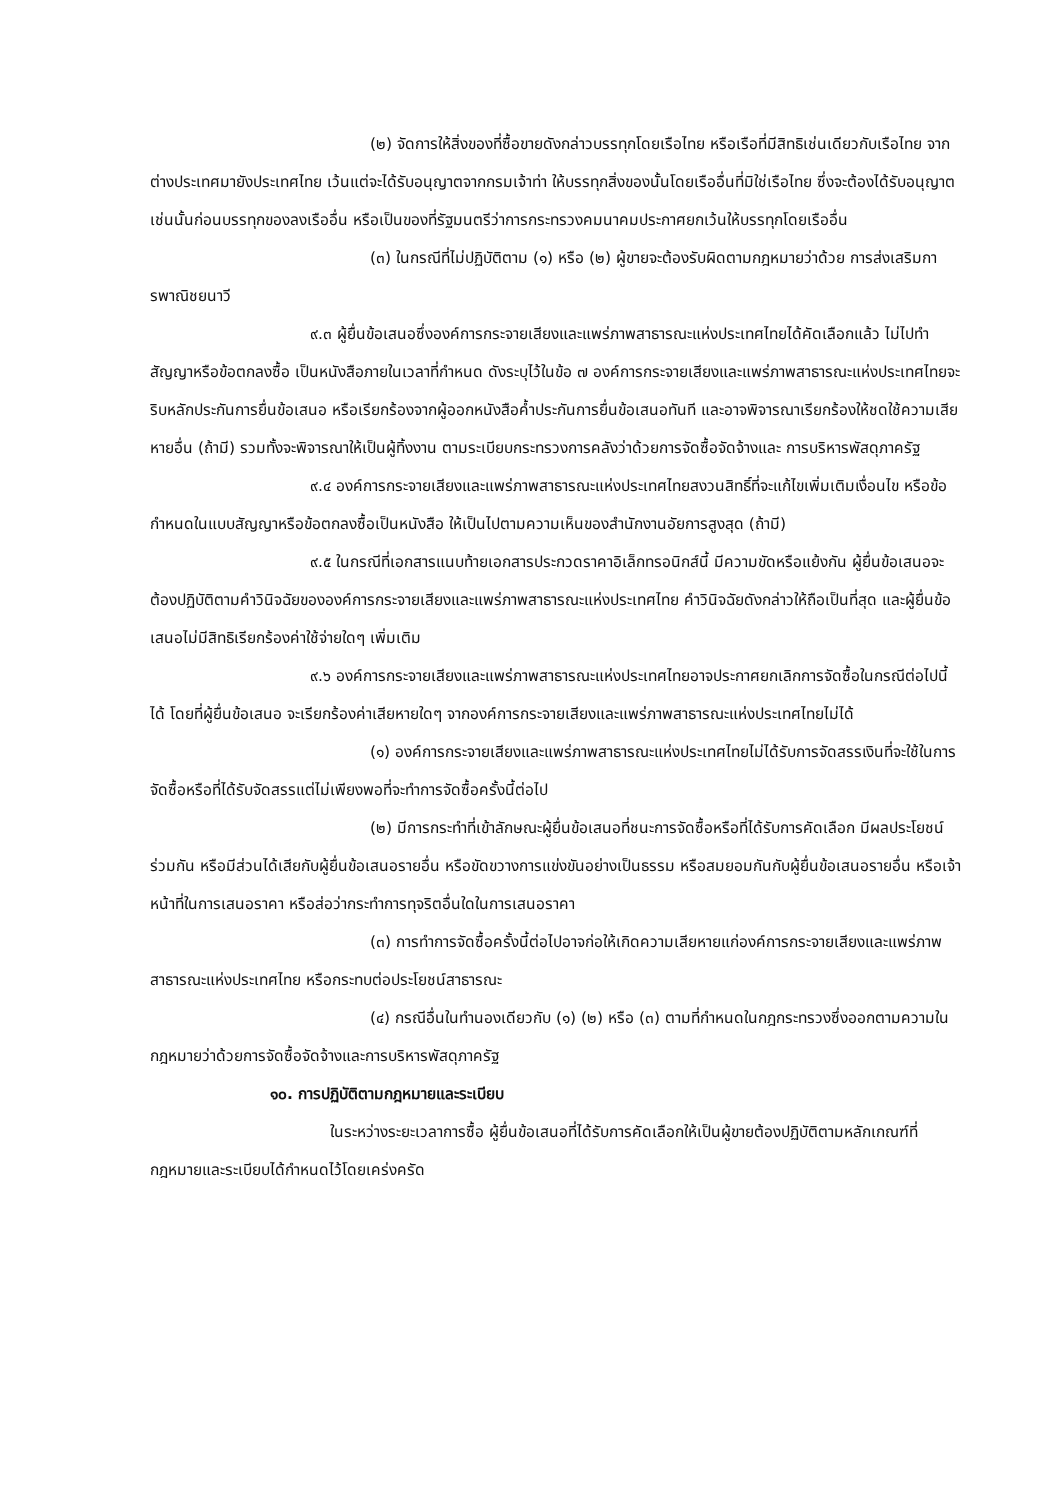(๒) จัดการให้สิ่งของที่ซื้อขายดังกล่าวบรรทุกโดยเรือไทย หรือเรือที่มีสิทธิเช่นเดียวกับเรือไทย จากต่างประเทศมายังประเทศไทย เว้นแต่จะได้รับอนุญาตจากกรมเจ้าท่า ให้บรรทุกสิ่งของนั้นโดยเรืออื่นที่มิใช่เรือไทย ซึ่งจะต้องได้รับอนุญาตเช่นนั้นก่อนบรรทุกของลงเรืออื่น หรือเป็นของที่รัฐมนตรีว่าการกระทรวงคมนาคมประกาศยกเว้นให้บรรทุกโดยเรืออื่น
(๓) ในกรณีที่ไม่ปฏิบัติตาม (๑) หรือ (๒) ผู้ขายจะต้องรับผิดตามกฎหมายว่าด้วย การส่งเสริมการพาณิชยนาวี
๙.๓ ผู้ยื่นข้อเสนอซึ่งองค์การกระจายเสียงและแพร่ภาพสาธารณะแห่งประเทศไทยได้คัดเลือกแล้ว ไม่ไปทำสัญญาหรือข้อตกลงซื้อ เป็นหนังสือภายในเวลาที่กำหนด ดังระบุไว้ในข้อ ๗ องค์การกระจายเสียงและแพร่ภาพสาธารณะแห่งประเทศไทยจะริบหลักประกันการยื่นข้อเสนอ หรือเรียกร้องจากผู้ออกหนังสือค้ำประกันการยื่นข้อเสนอทันที และอาจพิจารณาเรียกร้องให้ชดใช้ความเสียหายอื่น (ถ้ามี) รวมทั้งจะพิจารณาให้เป็นผู้ทิ้งงาน ตามระเบียบกระทรวงการคลังว่าด้วยการจัดซื้อจัดจ้างและ การบริหารพัสดุภาครัฐ
๙.๔ องค์การกระจายเสียงและแพร่ภาพสาธารณะแห่งประเทศไทยสงวนสิทธิ์ที่จะแก้ไขเพิ่มเติมเงื่อนไข หรือข้อกำหนดในแบบสัญญาหรือข้อตกลงซื้อเป็นหนังสือ ให้เป็นไปตามความเห็นของสำนักงานอัยการสูงสุด (ถ้ามี)
๙.๕ ในกรณีที่เอกสารแนบท้ายเอกสารประกวดราคาอิเล็กทรอนิกส์นี้ มีความขัดหรือแย้งกัน ผู้ยื่นข้อเสนอจะต้องปฏิบัติตามคำวินิจฉัยขององค์การกระจายเสียงและแพร่ภาพสาธารณะแห่งประเทศไทย คำวินิจฉัยดังกล่าวให้ถือเป็นที่สุด และผู้ยื่นข้อเสนอไม่มีสิทธิเรียกร้องค่าใช้จ่ายใดๆ เพิ่มเติม
๙.๖ องค์การกระจายเสียงและแพร่ภาพสาธารณะแห่งประเทศไทยอาจประกาศยกเลิกการจัดซื้อในกรณีต่อไปนี้ได้ โดยที่ผู้ยื่นข้อเสนอ จะเรียกร้องค่าเสียหายใดๆ จากองค์การกระจายเสียงและแพร่ภาพสาธารณะแห่งประเทศไทยไม่ได้
(๑) องค์การกระจายเสียงและแพร่ภาพสาธารณะแห่งประเทศไทยไม่ได้รับการจัดสรรเงินที่จะใช้ในการจัดซื้อหรือที่ได้รับจัดสรรแต่ไม่เพียงพอที่จะทำการจัดซื้อครั้งนี้ต่อไป
(๒) มีการกระทำที่เข้าลักษณะผู้ยื่นข้อเสนอที่ชนะการจัดซื้อหรือที่ได้รับการคัดเลือก มีผลประโยชน์ร่วมกัน หรือมีส่วนได้เสียกับผู้ยื่นข้อเสนอรายอื่น หรือขัดขวางการแข่งขันอย่างเป็นธรรม หรือสมยอมกันกับผู้ยื่นข้อเสนอรายอื่น หรือเจ้าหน้าที่ในการเสนอราคา หรือส่อว่ากระทำการทุจริตอื่นใดในการเสนอราคา
(๓) การทำการจัดซื้อครั้งนี้ต่อไปอาจก่อให้เกิดความเสียหายแก่องค์การกระจายเสียงและแพร่ภาพสาธารณะแห่งประเทศไทย หรือกระทบต่อประโยชน์สาธารณะ
(๔) กรณีอื่นในทำนองเดียวกับ (๑) (๒) หรือ (๓) ตามที่กำหนดในกฎกระทรวงซึ่งออกตามความในกฎหมายว่าด้วยการจัดซื้อจัดจ้างและการบริหารพัสดุภาครัฐ
๑๐. การปฏิบัติตามกฎหมายและระเบียบ
ในระหว่างระยะเวลาการซื้อ ผู้ยื่นข้อเสนอที่ได้รับการคัดเลือกให้เป็นผู้ขายต้องปฏิบัติตามหลักเกณฑ์ที่กฎหมายและระเบียบได้กำหนดไว้โดยเคร่งครัด